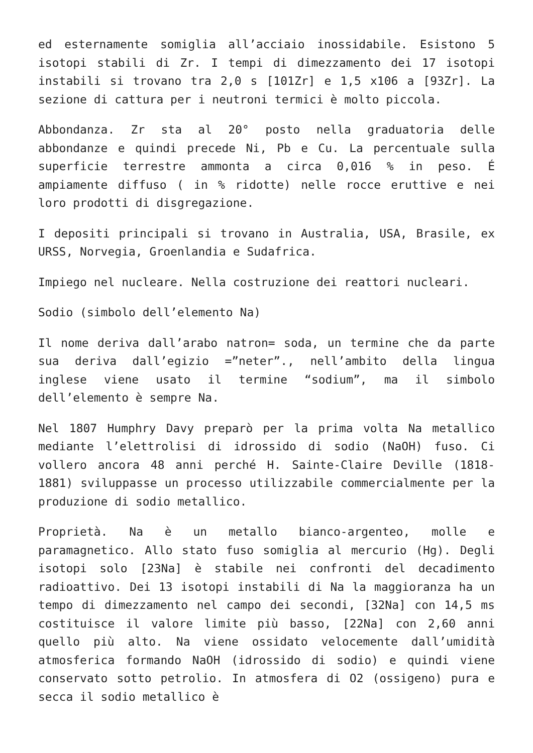ed esternamente somiglia all’acciaio inossidabile. Esistono 5 isotopi stabili di Zr. I tempi di dimezzamento dei 17 isotopi instabili si trovano tra 2,0 s [101Zr] e 1,5 x106 a [93Zr]. La sezione di cattura per i neutroni termici è molto piccola.
Abbondanza. Zr sta al 20° posto nella graduatoria delle abbondanze e quindi precede Ni, Pb e Cu. La percentuale sulla superficie terrestre ammonta a circa 0,016 % in peso. É ampiamente diffuso ( in % ridotte) nelle rocce eruttive e nei loro prodotti di disgregazione.
I depositi principali si trovano in Australia, USA, Brasile, ex URSS, Norvegia, Groenlandia e Sudafrica.
Impiego nel nucleare. Nella costruzione dei reattori nucleari.
Sodio (simbolo dell’elemento Na)
Il nome deriva dall’arabo natron= soda, un termine che da parte sua deriva dall’egizio =”neter”., nell’ambito della lingua inglese viene usato il termine “sodium”, ma il simbolo dell’elemento è sempre Na.
Nel 1807 Humphry Davy preparò per la prima volta Na metallico mediante l’elettrolisi di idrossido di sodio (NaOH) fuso. Ci vollero ancora 48 anni perché H. Sainte-Claire Deville (1818-1881) sviluppasse un processo utilizzabile commercialmente per la produzione di sodio metallico.
Proprietà. Na è un metallo bianco-argenteo, molle e paramagnetico. Allo stato fuso somiglia al mercurio (Hg). Degli isotopi solo [23Na] è stabile nei confronti del decadimento radioattivo. Dei 13 isotopi instabili di Na la maggioranza ha un tempo di dimezzamento nel campo dei secondi, [32Na] con 14,5 ms costituisce il valore limite più basso, [22Na] con 2,60 anni quello più alto. Na viene ossidato velocemente dall’umidità atmosferica formando NaOH (idrossido di sodio) e quindi viene conservato sotto petrolio. In atmosfera di O2 (ossigeno) pura e secca il sodio metallico è